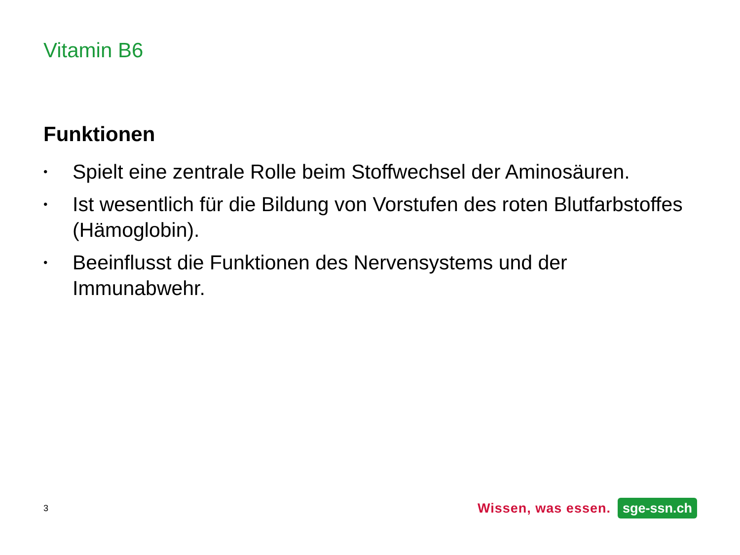Vitamin B6
Funktionen
• Spielt eine zentrale Rolle beim Stoffwechsel der Aminosäuren.
• Ist wesentlich für die Bildung von Vorstufen des roten Blutfarbstoffes (Hämoglobin).
• Beeinflusst die Funktionen des Nervensystems und der Immunabwehr.
3 Wissen, was essen. sge-ssn.ch